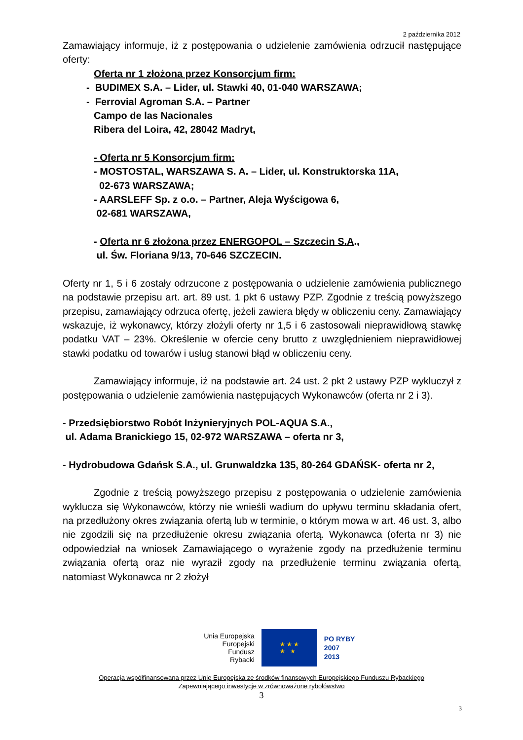2 października 2012
Zamawiający informuje, iż z postępowania o udzielenie zamówienia odrzucił następujące oferty:
Oferta nr 1 złożona przez Konsorcjum firm:
- BUDIMEX S.A. – Lider, ul. Stawki 40, 01-040 WARSZAWA;
- Ferrovial Agroman S.A. – Partner
Campo de las Nacionales
Ribera del Loira, 42, 28042 Madryt,
- Oferta nr 5 Konsorcjum firm:
- MOSTOSTAL, WARSZAWA S. A. – Lider, ul. Konstruktorska 11A,
02-673 WARSZAWA;
- AARSLEFF Sp. z o.o. – Partner, Aleja Wyścigowa 6,
02-681 WARSZAWA,
- Oferta nr 6 złożona przez ENERGOPOL – Szczecin S.A.,
ul. Św. Floriana 9/13, 70-646 SZCZECIN.
Oferty nr 1, 5 i 6 zostały odrzucone z postępowania o udzielenie zamówienia publicznego na podstawie przepisu art. art. 89 ust. 1 pkt 6 ustawy PZP. Zgodnie z treścią powyższego przepisu, zamawiający odrzuca ofertę, jeżeli zawiera błędy w obliczeniu ceny. Zamawiający wskazuje, iż wykonawcy, którzy złożyli oferty nr 1,5 i 6 zastosowali nieprawidłową stawkę podatku VAT – 23%. Określenie w ofercie ceny brutto z uwzględnieniem nieprawidłowej stawki podatku od towarów i usług stanowi błąd w obliczeniu ceny.
Zamawiający informuje, iż na podstawie art. 24 ust. 2 pkt 2 ustawy PZP wykluczył z postępowania o udzielenie zamówienia następujących Wykonawców (oferta nr 2 i 3).
- Przedsiębiorstwo Robót Inżynieryjnych POL-AQUA S.A.,
ul. Adama Branickiego 15, 02-972 WARSZAWA – oferta nr 3,
- Hydrobudowa Gdańsk S.A., ul. Grunwaldzka 135, 80-264 GDAŃSK- oferta nr 2,
Zgodnie z treścią powyższego przepisu z postępowania o udzielenie zamówienia wyklucza się Wykonawców, którzy nie wnieśli wadium do upływu terminu składania ofert, na przedłużony okres związania ofertą lub w terminie, o którym mowa w art. 46 ust. 3, albo nie zgodzili się na przedłużenie okresu związania ofertą. Wykonawca (oferta nr 3) nie odpowiedział na wniosek Zamawiającego o wyrażenie zgody na przedłużenie terminu związania ofertą oraz nie wyraził zgody na przedłużenie terminu związania ofertą, natomiast Wykonawca nr 2 złożył
Unia Europejska
Europejski
Fundusz
Rybacki
★ ★ ★
★ ★
PO RYBY
2007
2013
Operacja współfinansowana przez Unię Europejską ze środków finansowych Europejskiego Funduszu Rybackiego
Zapewniającego inwestycje w zrównoważone rybołówstwo
3
3